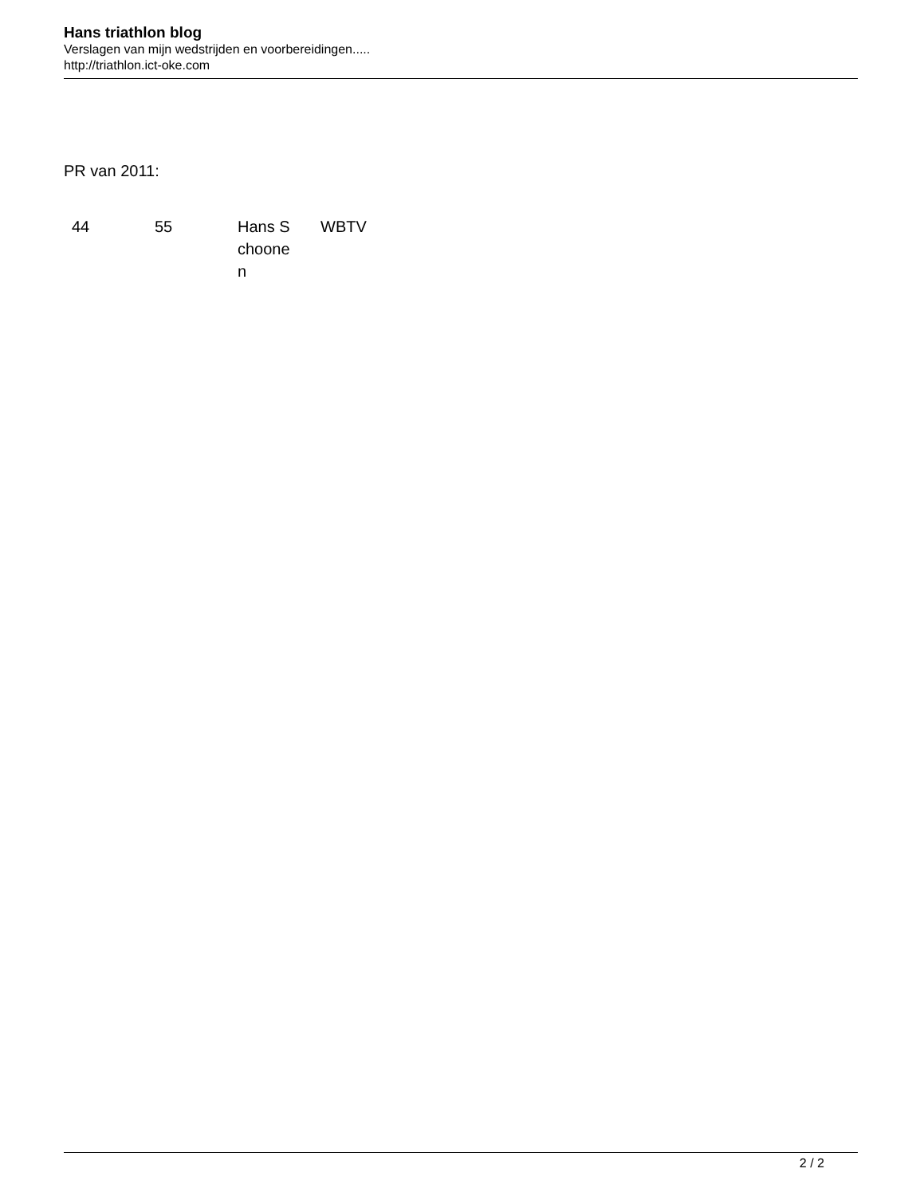Hans triathlon blog
Verslagen van mijn wedstrijden en voorbereidingen.....
http://triathlon.ict-oke.com
PR van 2011:
| 44 | 55 | Hans S choone n | WBTV |
2 / 2